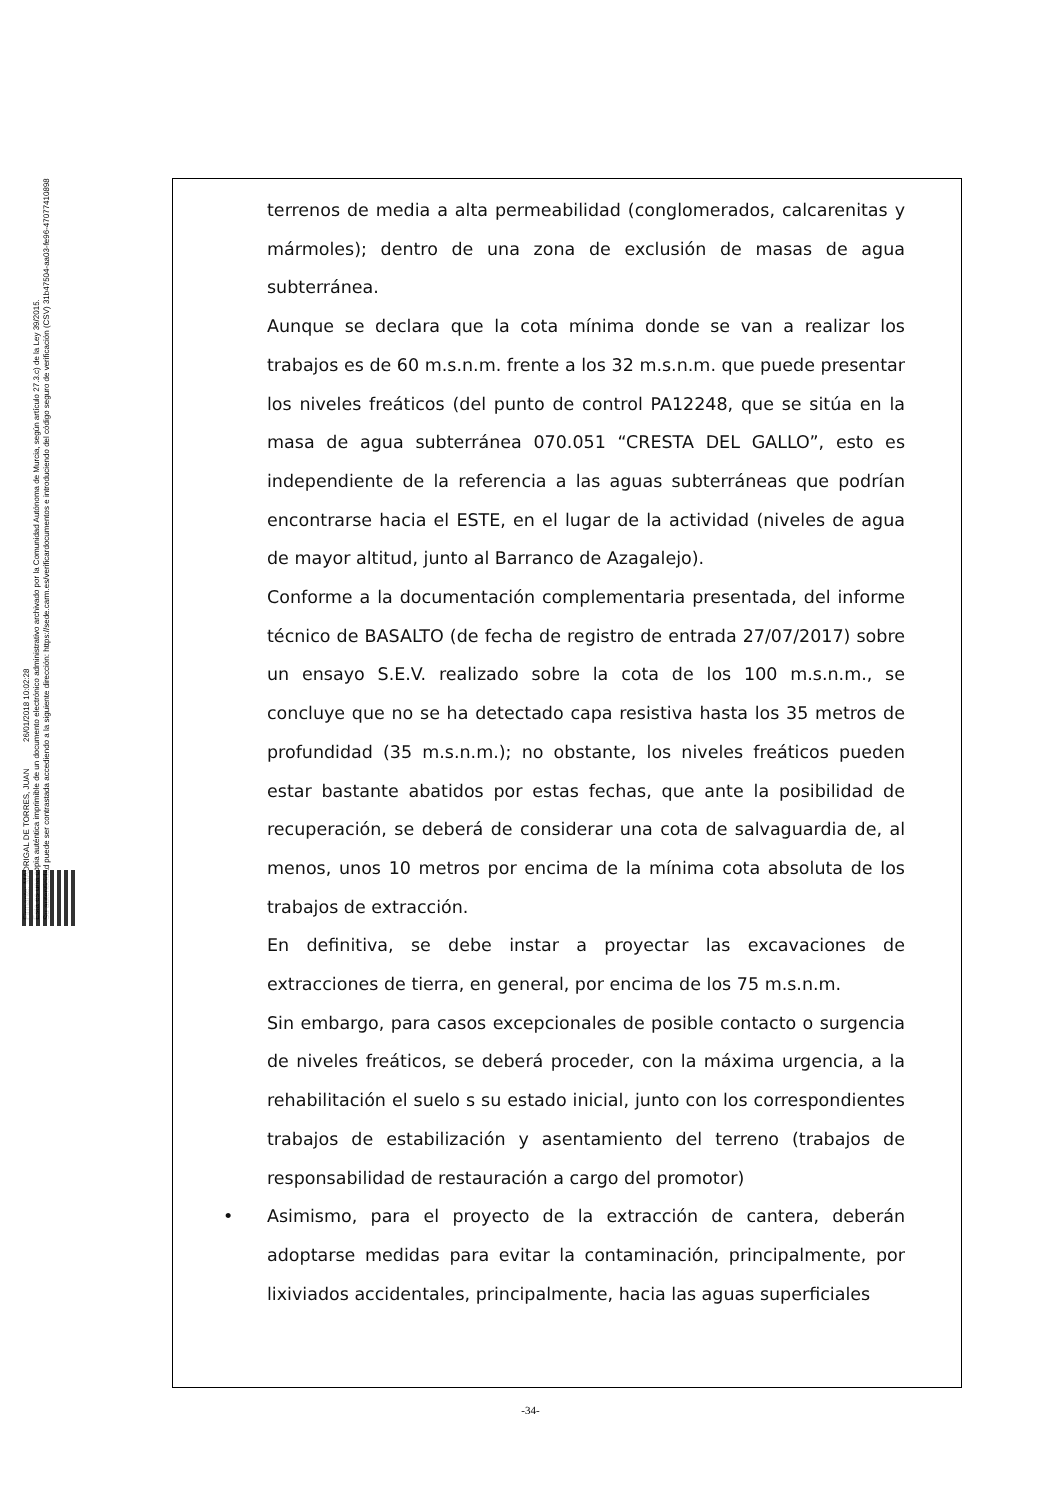Firmante: MADRIGAL DE TORRES, JUAN 26/01/2018 10:02:28
Esta es una copia auténtica imprimible de un documento electrónico administrativo archivado por la Comunidad Autónoma de Murcia, según artículo 27.3.c) de la Ley 39/2015.
Su autenticidad puede ser contrastada accediendo a la siguiente dirección: https://sede.carm.es/verificardocumentos e introduciendo del código seguro de verificación (CSV) 31b47504-aa03-fe96-47077410898
terrenos de media a alta permeabilidad (conglomerados, calcarenitas y mármoles); dentro de una zona de exclusión de masas de agua subterránea.
Aunque se declara que la cota mínima donde se van a realizar los trabajos es de 60 m.s.n.m. frente a los 32 m.s.n.m. que puede presentar los niveles freáticos (del punto de control PA12248, que se sitúa en la masa de agua subterránea 070.051 “CRESTA DEL GALLO”, esto es independiente de la referencia a las aguas subterráneas que podrían encontrarse hacia el ESTE, en el lugar de la actividad (niveles de agua de mayor altitud, junto al Barranco de Azagalejo).
Conforme a la documentación complementaria presentada, del informe técnico de BASALTO (de fecha de registro de entrada 27/07/2017) sobre un ensayo S.E.V. realizado sobre la cota de los 100 m.s.n.m., se concluye que no se ha detectado capa resistiva hasta los 35 metros de profundidad (35 m.s.n.m.); no obstante, los niveles freáticos pueden estar bastante abatidos por estas fechas, que ante la posibilidad de recuperación, se deberá de considerar una cota de salvaguardia de, al menos, unos 10 metros por encima de la mínima cota absoluta de los trabajos de extracción.
En definitiva, se debe instar a proyectar las excavaciones de extracciones de tierra, en general, por encima de los 75 m.s.n.m.
Sin embargo, para casos excepcionales de posible contacto o surgencia de niveles freáticos, se deberá proceder, con la máxima urgencia, a la rehabilitación el suelo s su estado inicial, junto con los correspondientes trabajos de estabilización y asentamiento del terreno (trabajos de responsabilidad de restauración a cargo del promotor)
• Asimismo, para el proyecto de la extracción de cantera, deberán adoptarse medidas para evitar la contaminación, principalmente, por lixiviados accidentales, principalmente, hacia las aguas superficiales
-34-